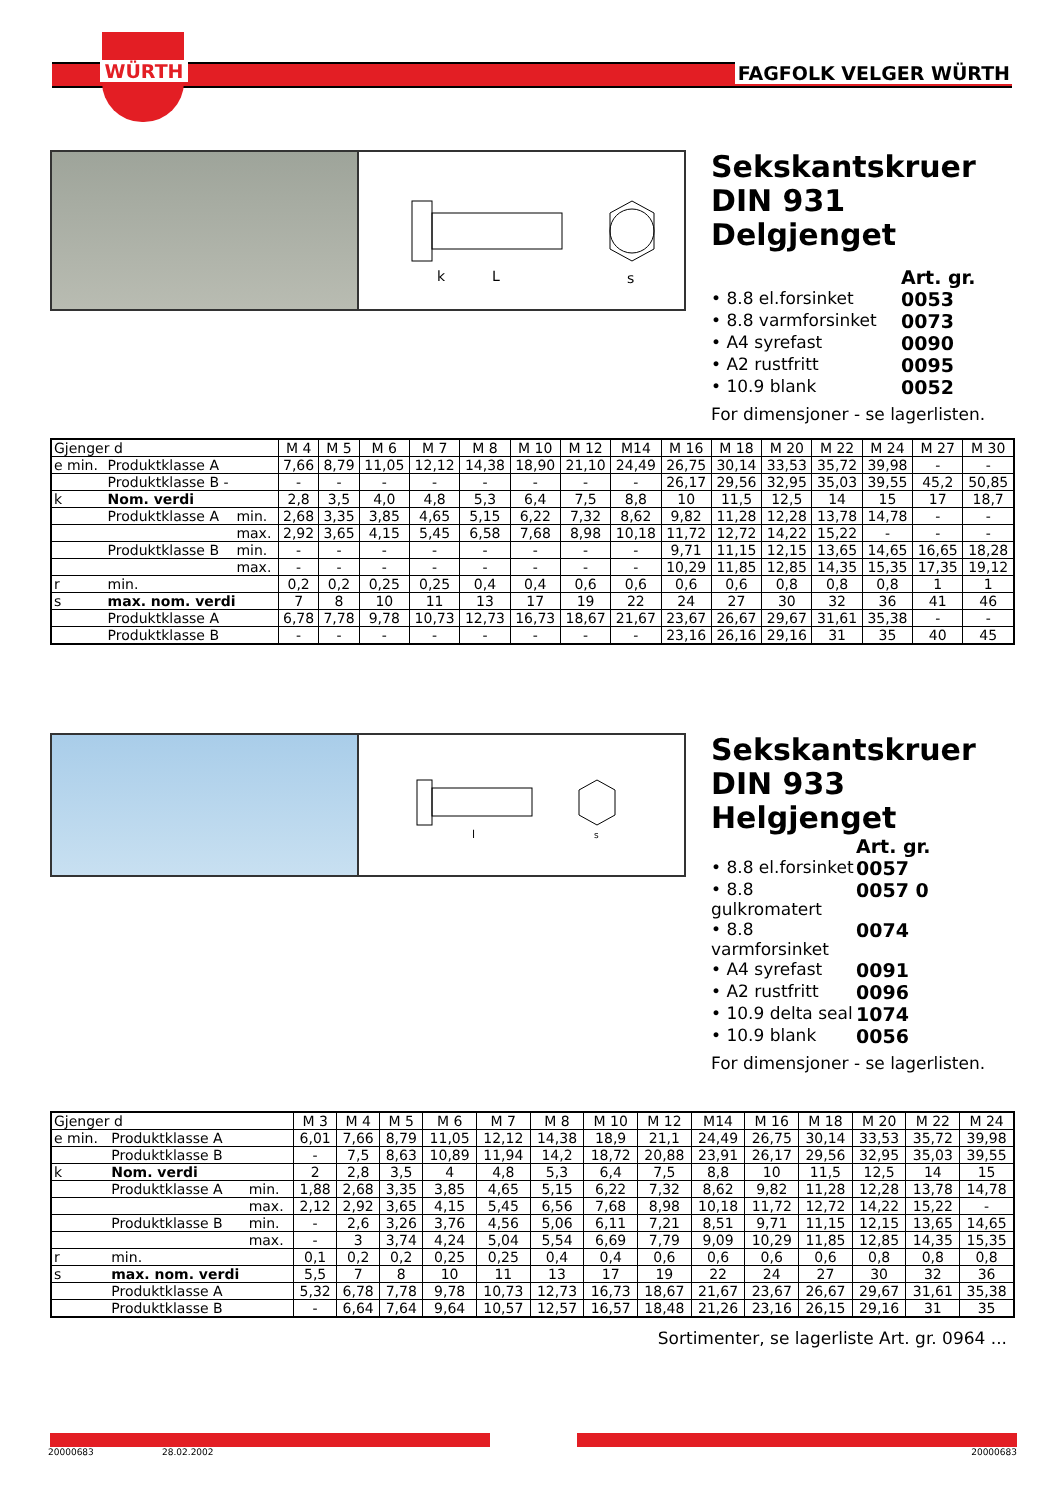WÜRTH FAGFOLK VELGER WÜRTH
k
L
s
Sekskantskruer
DIN 931
Delgjenget
Art. gr.
• 8.8 el.forsinket 0053
• 8.8 varmforsinket 0073
• A4 syrefast 0090
• A2 rustfritt 0095
• 10.9 blank 0052
For dimensjoner - se lagerlisten.
| Gjenger d | | | M 4 | M 5 | M 6 | M 7 | M 8 | M 10 | M 12 | M14 | M 16 | M 18 | M 20 | M 22 | M 24 | M 27 | M 30 |
| e min. | Produktklasse A | | 7,66 | 8,79 | 11,05 | 12,12 | 14,38 | 18,90 | 21,10 | 24,49 | 26,75 | 30,14 | 33,53 | 35,72 | 39,98 | - | - |
| | Produktklasse B - | | - | - | - | - | - | - | - | - | 26,17 | 29,56 | 32,95 | 35,03 | 39,55 | 45,2 | 50,85 |
| k | Nom. verdi | | 2,8 | 3,5 | 4,0 | 4,8 | 5,3 | 6,4 | 7,5 | 8,8 | 10 | 11,5 | 12,5 | 14 | 15 | 17 | 18,7 |
| | Produktklasse A | min. | 2,68 | 3,35 | 3,85 | 4,65 | 5,15 | 6,22 | 7,32 | 8,62 | 9,82 | 11,28 | 12,28 | 13,78 | 14,78 | - | - |
| | | max. | 2,92 | 3,65 | 4,15 | 5,45 | 6,58 | 7,68 | 8,98 | 10,18 | 11,72 | 12,72 | 14,22 | 15,22 | - | - | - |
| | Produktklasse B | min. | - | - | - | - | - | - | - | - | 9,71 | 11,15 | 12,15 | 13,65 | 14,65 | 16,65 | 18,28 |
| | | max. | - | - | - | - | - | - | - | - | 10,29 | 11,85 | 12,85 | 14,35 | 15,35 | 17,35 | 19,12 |
| r | min. | | 0,2 | 0,2 | 0,25 | 0,25 | 0,4 | 0,4 | 0,6 | 0,6 | 0,6 | 0,6 | 0,8 | 0,8 | 0,8 | 1 | 1 |
| s | max. nom. verdi | | 7 | 8 | 10 | 11 | 13 | 17 | 19 | 22 | 24 | 27 | 30 | 32 | 36 | 41 | 46 |
| | Produktklasse A | | 6,78 | 7,78 | 9,78 | 10,73 | 12,73 | 16,73 | 18,67 | 21,67 | 23,67 | 26,67 | 29,67 | 31,61 | 35,38 | - | - |
| | Produktklasse B | | - | - | - | - | - | - | - | - | 23,16 | 26,16 | 29,16 | 31 | 35 | 40 | 45 |
l
s
Sekskantskruer
DIN 933
Helgjenget
Art. gr.
• 8.8 el.forsinket 0057
• 8.8 gulkromatert 0057 0
• 8.8 varmforsinket 0074
• A4 syrefast 0091
• A2 rustfritt 0096
• 10.9 delta seal 1074
• 10.9 blank 0056
For dimensjoner - se lagerlisten.
| Gjenger d | | | M 3 | M 4 | M 5 | M 6 | M 7 | M 8 | M 10 | M 12 | M14 | M 16 | M 18 | M 20 | M 22 | M 24 |
| e min. | Produktklasse A | | 6,01 | 7,66 | 8,79 | 11,05 | 12,12 | 14,38 | 18,9 | 21,1 | 24,49 | 26,75 | 30,14 | 33,53 | 35,72 | 39,98 |
| | Produktklasse B | | - | 7,5 | 8,63 | 10,89 | 11,94 | 14,2 | 18,72 | 20,88 | 23,91 | 26,17 | 29,56 | 32,95 | 35,03 | 39,55 |
| k | Nom. verdi | | 2 | 2,8 | 3,5 | 4 | 4,8 | 5,3 | 6,4 | 7,5 | 8,8 | 10 | 11,5 | 12,5 | 14 | 15 |
| | Produktklasse A | min. | 1,88 | 2,68 | 3,35 | 3,85 | 4,65 | 5,15 | 6,22 | 7,32 | 8,62 | 9,82 | 11,28 | 12,28 | 13,78 | 14,78 |
| | | max. | 2,12 | 2,92 | 3,65 | 4,15 | 5,45 | 6,56 | 7,68 | 8,98 | 10,18 | 11,72 | 12,72 | 14,22 | 15,22 | - |
| | Produktklasse B | min. | - | 2,6 | 3,26 | 3,76 | 4,56 | 5,06 | 6,11 | 7,21 | 8,51 | 9,71 | 11,15 | 12,15 | 13,65 | 14,65 |
| | | max. | - | 3 | 3,74 | 4,24 | 5,04 | 5,54 | 6,69 | 7,79 | 9,09 | 10,29 | 11,85 | 12,85 | 14,35 | 15,35 |
| r | min. | | 0,1 | 0,2 | 0,2 | 0,25 | 0,25 | 0,4 | 0,4 | 0,6 | 0,6 | 0,6 | 0,6 | 0,8 | 0,8 | 0,8 |
| s | max. nom. verdi | | 5,5 | 7 | 8 | 10 | 11 | 13 | 17 | 19 | 22 | 24 | 27 | 30 | 32 | 36 |
| | Produktklasse A | | 5,32 | 6,78 | 7,78 | 9,78 | 10,73 | 12,73 | 16,73 | 18,67 | 21,67 | 23,67 | 26,67 | 29,67 | 31,61 | 35,38 |
| | Produktklasse B | | - | 6,64 | 7,64 | 9,64 | 10,57 | 12,57 | 16,57 | 18,48 | 21,26 | 23,16 | 26,15 | 29,16 | 31 | 35 |
Sortimenter, se lagerliste Art. gr. 0964 ...
20000683 28.02.2002 20000683